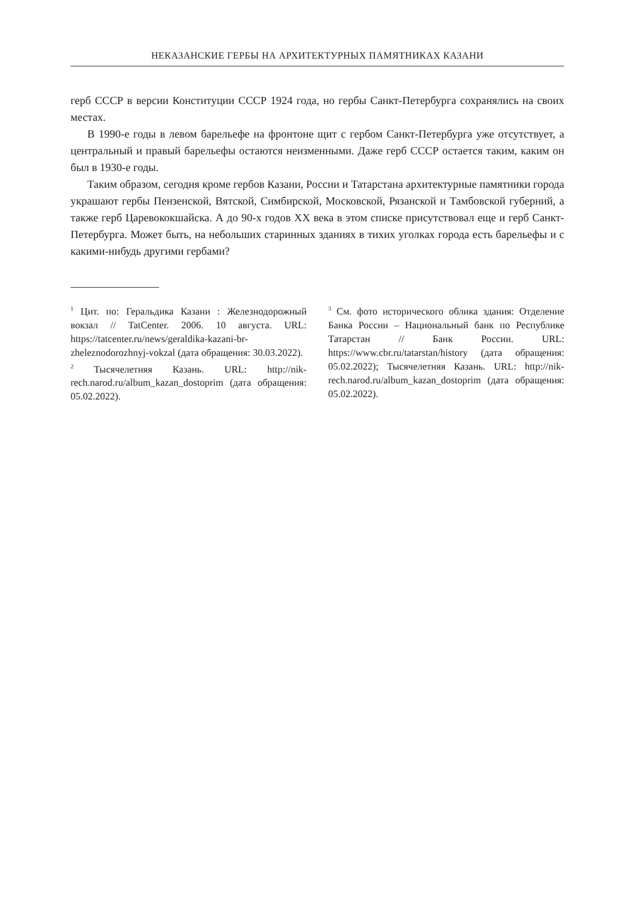НЕКАЗАНСКИЕ ГЕРБЫ НА АРХИТЕКТУРНЫХ ПАМЯТНИКАХ КАЗАНИ
герб СССР в версии Конституции СССР 1924 года, но гербы Санкт-Петербурга сохранялись на своих местах.
В 1990-е годы в левом барельефе на фронтоне щит с гербом Санкт-Петербурга уже отсутствует, а центральный и правый барельефы остаются неизменными. Даже герб СССР остается таким, каким он был в 1930-е годы.
Таким образом, сегодня кроме гербов Казани, России и Татарстана архитектурные памятники города украшают гербы Пензенской, Вятской, Симбирской, Московской, Рязанской и Тамбовской губерний, а также герб Царевококшайска. А до 90-х годов XX века в этом списке присутствовал еще и герб Санкт-Петербурга. Может быть, на небольших старинных зданиях в тихих уголках города есть барельефы и с какими-нибудь другими гербами?
<sup>1</sup> Цит. по: Геральдика Казани : Железнодорожный вокзал // TatCenter. 2006. 10 августа. URL: https://tatcenter.ru/news/geraldika-kazani-br-zheleznodorozhnyj-vokzal (дата обращения: 30.03.2022).
<sup>2</sup> Тысячелетняя Казань. URL: http://nik-rech.narod.ru/album_kazan_dostoprim (дата обращения: 05.02.2022).
<sup>3</sup> См. фото исторического облика здания: Отделение Банка России – Национальный банк по Республике Татарстан // Банк России. URL: https://www.cbr.ru/tatarstan/history (дата обращения: 05.02.2022); Тысячелетняя Казань. URL: http://nik-rech.narod.ru/album_kazan_dostoprim (дата обращения: 05.02.2022).